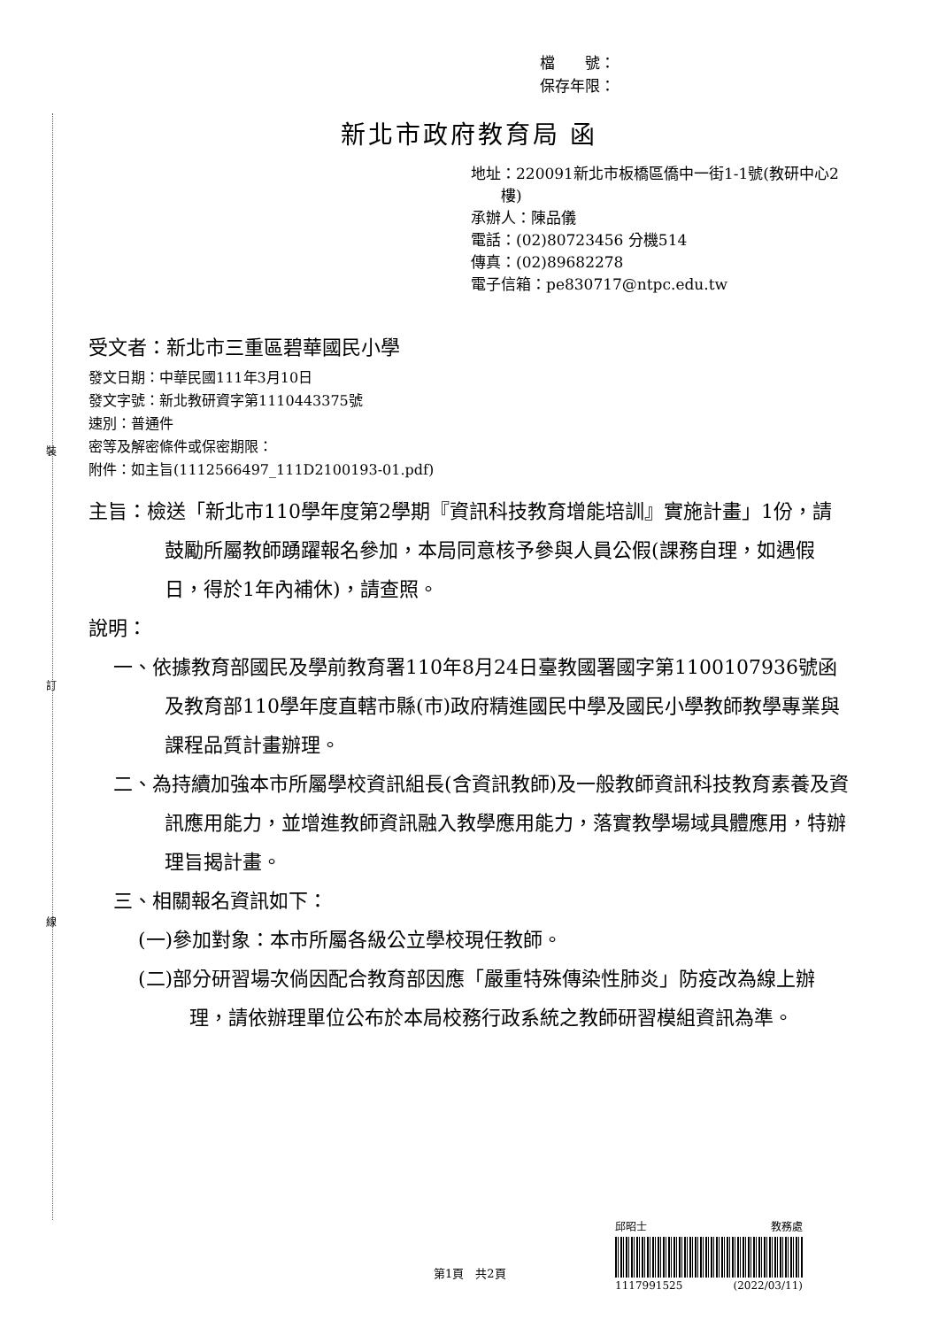裝
訂
線
檔　　號：
保存年限：
新北市政府教育局 函
地址：220091新北市板橋區僑中一街1-1號(教研中心2
　　樓)
承辦人：陳品儀
電話：(02)80723456 分機514
傳真：(02)89682278
電子信箱：pe830717@ntpc.edu.tw
受文者：新北市三重區碧華國民小學
發文日期：中華民國111年3月10日
發文字號：新北教研資字第1110443375號
速別：普通件
密等及解密條件或保密期限：
附件：如主旨(1112566497_111D2100193-01.pdf)
主旨：檢送「新北市110學年度第2學期『資訊科技教育增能培訓』實施計畫」1份，請鼓勵所屬教師踴躍報名參加，本局同意核予參與人員公假(課務自理，如遇假日，得於1年內補休)，請查照。
說明：
一、依據教育部國民及學前教育署110年8月24日臺教國署國字第1100107936號函及教育部110學年度直轄市縣(市)政府精進國民中學及國民小學教師教學專業與課程品質計畫辦理。
二、為持續加強本市所屬學校資訊組長(含資訊教師)及一般教師資訊科技教育素養及資訊應用能力，並增進教師資訊融入教學應用能力，落實教學場域具體應用，特辦理旨揭計畫。
三、相關報名資訊如下：
(一)參加對象：本市所屬各級公立學校現任教師。
(二)部分研習場次倘因配合教育部因應「嚴重特殊傳染性肺炎」防疫改為線上辦理，請依辦理單位公布於本局校務行政系統之教師研習模組資訊為準。
第1頁　共2頁
邱昭士 教務處
1117991525 (2022/03/11)